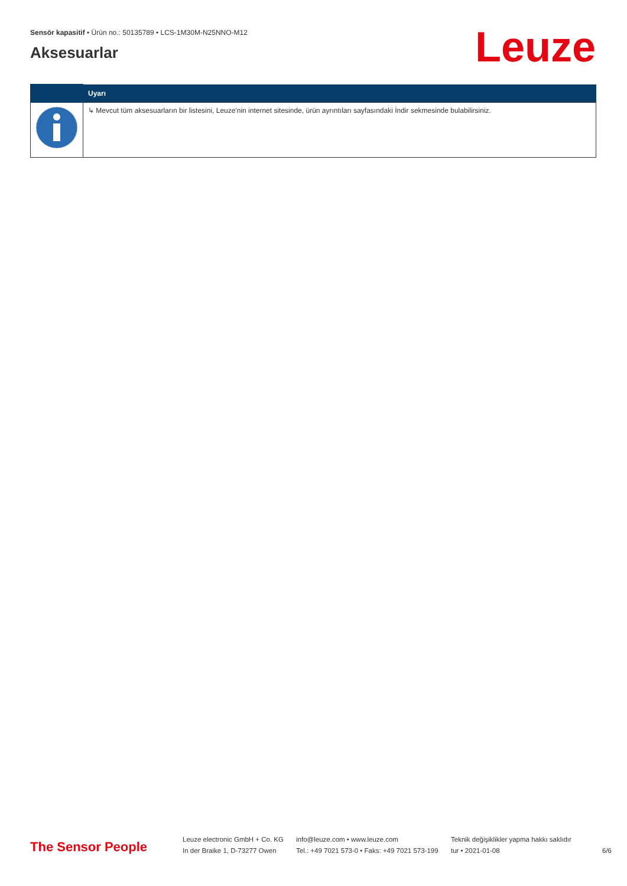Sensör kapasitif • Ürün no.: 50135789 • LCS-1M30M-N25NNO-M12
Aksesuarlar Leuze
| | Uyarı |
| --- | --- |
| | ↳ Mevcut tüm aksesuarların bir listesini, Leuze'nin internet sitesinde, ürün ayrıntıları sayfasındaki İndir sekmesinde bulabilirsiniz. |
The Sensor People
Leuze electronic GmbH + Co. KG
In der Braike 1, D-73277 Owen
info@leuze.com • www.leuze.com
Tel.: +49 7021 573-0 • Faks: +49 7021 573-199
Teknik değişiklikler yapma hakkı saklıdır
tur • 2021-01-08
6/6